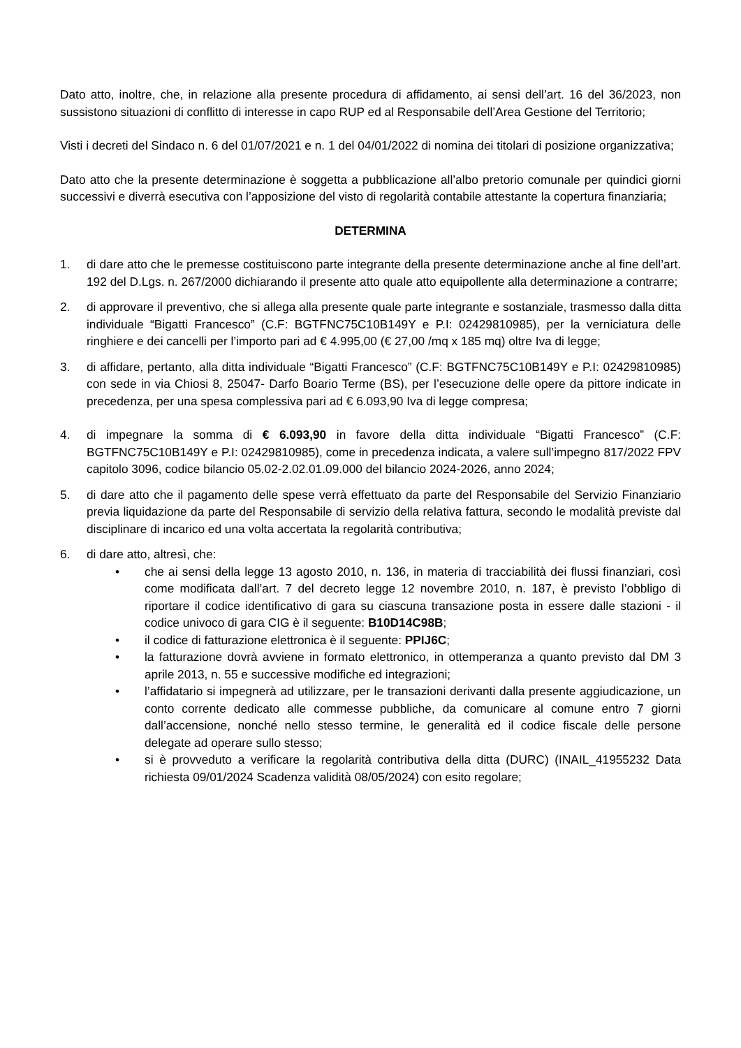Dato atto, inoltre, che, in relazione alla presente procedura di affidamento, ai sensi dell’art. 16 del 36/2023, non sussistono situazioni di conflitto di interesse in capo RUP ed al Responsabile dell’Area Gestione del Territorio;
Visti i decreti del Sindaco n. 6 del 01/07/2021 e n. 1 del 04/01/2022 di nomina dei titolari di posizione organizzativa;
Dato atto che la presente determinazione è soggetta a pubblicazione all’albo pretorio comunale per quindici giorni successivi e diverrà esecutiva con l’apposizione del visto di regolarità contabile attestante la copertura finanziaria;
DETERMINA
1. di dare atto che le premesse costituiscono parte integrante della presente determinazione anche al fine dell’art. 192 del D.Lgs. n. 267/2000 dichiarando il presente atto quale atto equipollente alla determinazione a contrarre;
2. di approvare il preventivo, che si allega alla presente quale parte integrante e sostanziale, trasmesso dalla ditta individuale “Bigatti Francesco” (C.F: BGTFNC75C10B149Y e P.I: 02429810985), per la verniciatura delle ringhiere e dei cancelli per l’importo pari ad € 4.995,00 (€ 27,00 /mq x 185 mq) oltre Iva di legge;
3. di affidare, pertanto, alla ditta individuale “Bigatti Francesco” (C.F: BGTFNC75C10B149Y e P.I: 02429810985) con sede in via Chiosi 8, 25047- Darfo Boario Terme (BS), per l’esecuzione delle opere da pittore indicate in precedenza, per una spesa complessiva pari ad € 6.093,90 Iva di legge compresa;
4. di impegnare la somma di € 6.093,90 in favore della ditta individuale “Bigatti Francesco” (C.F: BGTFNC75C10B149Y e P.I: 02429810985), come in precedenza indicata, a valere sull’impegno 817/2022 FPV capitolo 3096, codice bilancio 05.02-2.02.01.09.000 del bilancio 2024-2026, anno 2024;
5. di dare atto che il pagamento delle spese verrà effettuato da parte del Responsabile del Servizio Finanziario previa liquidazione da parte del Responsabile di servizio della relativa fattura, secondo le modalità previste dal disciplinare di incarico ed una volta accertata la regolarità contributiva;
6. di dare atto, altresì, che:
• che ai sensi della legge 13 agosto 2010, n. 136, in materia di tracciabilità dei flussi finanziari, così come modificata dall’art. 7 del decreto legge 12 novembre 2010, n. 187, è previsto l’obbligo di riportare il codice identificativo di gara su ciascuna transazione posta in essere dalle stazioni - il codice univoco di gara CIG è il seguente: B10D14C98B;
• il codice di fatturazione elettronica è il seguente: PPIJ6C;
• la fatturazione dovrà avviene in formato elettronico, in ottemperanza a quanto previsto dal DM 3 aprile 2013, n. 55 e successive modifiche ed integrazioni;
• l’affidatario si impegnerà ad utilizzare, per le transazioni derivanti dalla presente aggiudicazione, un conto corrente dedicato alle commesse pubbliche, da comunicare al comune entro 7 giorni dall’accensione, nonché nello stesso termine, le generalità ed il codice fiscale delle persone delegate ad operare sullo stesso;
• si è provveduto a verificare la regolarità contributiva della ditta (DURC) (INAIL_41955232 Data richiesta 09/01/2024 Scadenza validità 08/05/2024) con esito regolare;